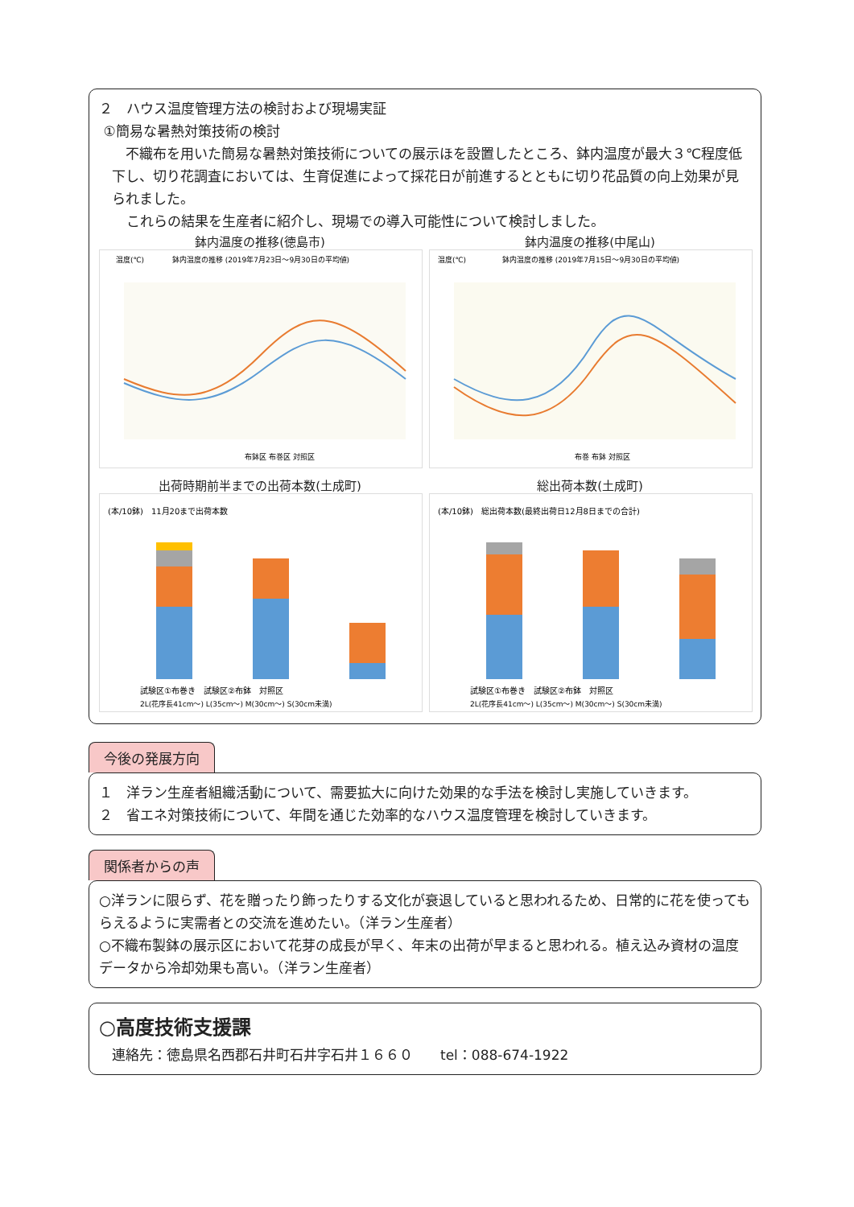２　ハウス温度管理方法の検討および現場実証
①簡易な暑熱対策技術の検討
　不織布を用いた簡易な暑熱対策技術についての展示ほを設置したところ、鉢内温度が最大３℃程度低下し、切り花調査においては、生育促進によって採花日が前進するとともに切り花品質の向上効果が見られました。
　　これらの結果を生産者に紹介し、現場での導入可能性について検討しました。
鉢内温度の推移(徳島市)
温度(℃)
鉢内温度の推移 (2019年7月23日～9月30日の平均値)
布鉢区 布巻区 対照区
鉢内温度の推移(中尾山)
温度(℃)
鉢内温度の推移 (2019年7月15日～9月30日の平均値)
布巻 布鉢 対照区
出荷時期前半までの出荷本数(土成町)
(本/10鉢)　11月20まで出荷本数
試験区①布巻き　試験区②布鉢　対照区
2L(花序長41cm～) L(35cm～) M(30cm～) S(30cm未満)
総出荷本数(土成町)
(本/10鉢)　総出荷本数(最終出荷日12月8日までの合計)
試験区①布巻き　試験区②布鉢　対照区
2L(花序長41cm～) L(35cm～) M(30cm～) S(30cm未満)
今後の発展方向
１　洋ラン生産者組織活動について、需要拡大に向けた効果的な手法を検討し実施していきます。
２　省エネ対策技術について、年間を通じた効率的なハウス温度管理を検討していきます。
関係者からの声
○洋ランに限らず、花を贈ったり飾ったりする文化が衰退していると思われるため、日常的に花を使ってもらえるように実需者との交流を進めたい。（洋ラン生産者）
○不織布製鉢の展示区において花芽の成長が早く、年末の出荷が早まると思われる。植え込み資材の温度データから冷却効果も高い。（洋ラン生産者）
○高度技術支援課
連絡先：徳島県名西郡石井町石井字石井１６６０　　tel：088-674-1922